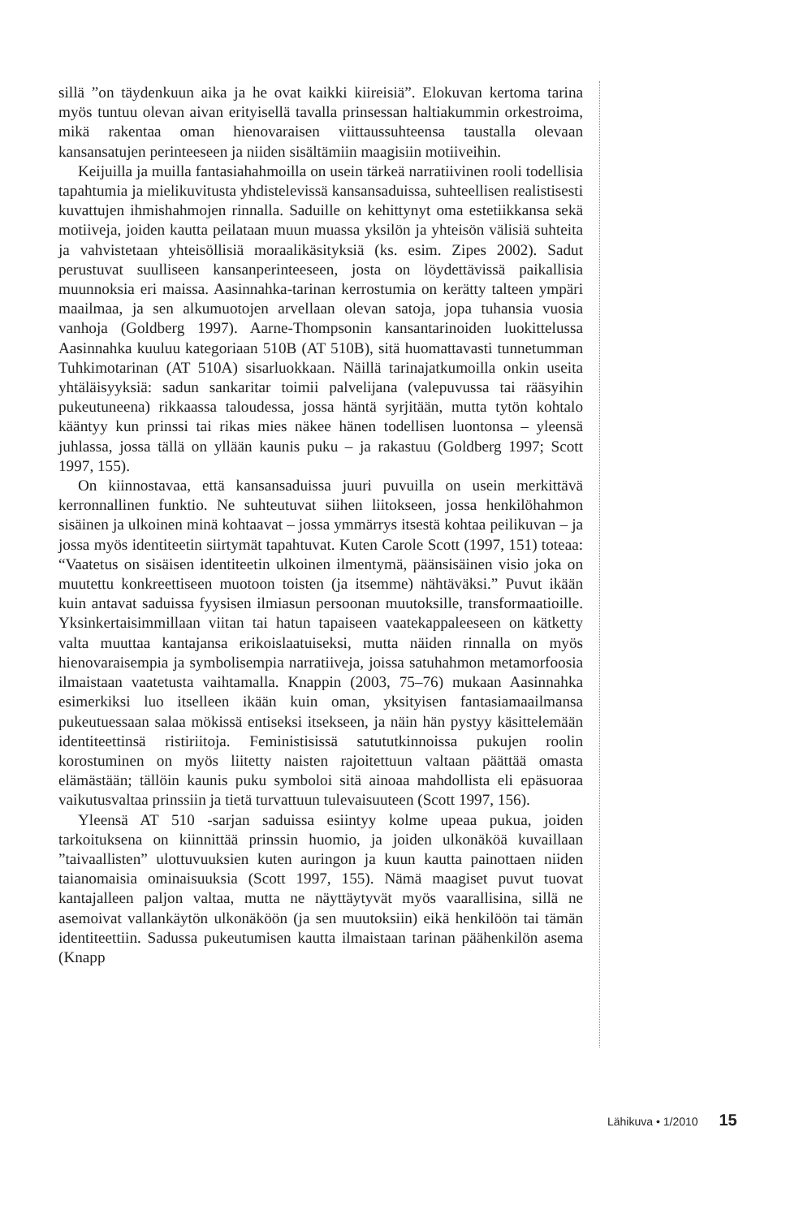sillä ”on täydenkuun aika ja he ovat kaikki kiireisiä”. Elokuvan kertoma tarina myös tuntuu olevan aivan erityisellä tavalla prinsessan haltiakummin orkestroima, mikä rakentaa oman hienovaraisen viittaussuhteensa taustalla olevaan kansansatujen perinteeseen ja niiden sisältämiin maagisiin motiiveihin.
Keijuilla ja muilla fantasiahahmoilla on usein tärkeä narratiivinen rooli todellisia tapahtumia ja mielikuvitusta yhdistelevissä kansansaduissa, suhteellisen realistisesti kuvattujen ihmishahmojen rinnalla. Saduille on kehittynyt oma estetiikkansa sekä motiiveja, joiden kautta peilataan muun muassa yksilön ja yhteisön välisiä suhteita ja vahvistetaan yhteisöllisiä moraalikäsityksiä (ks. esim. Zipes 2002). Sadut perustuvat suulliseen kansanperinteeseen, josta on löydettävissä paikallisia muunnoksia eri maissa. Aasinnahka-tarinan kerrostumia on kerätty talteen ympäri maailmaa, ja sen alkumuotojen arvellaan olevan satoja, jopa tuhansia vuosia vanhoja (Goldberg 1997). Aarne-Thompsonin kansantarinoiden luokittelussa Aasinnahka kuuluu kategoriaan 510B (AT 510B), sitä huomattavasti tunnetumman Tuhkimotarinan (AT 510A) sisarluokkaan. Näillä tarinajatkumoilla onkin useita yhtäläisyyksiä: sadun sankaritar toimii palvelijana (valepuvussa tai rääsyihin pukeutuneena) rikkaassa taloudessa, jossa häntä syrjitään, mutta tytön kohtalo kääntyy kun prinssi tai rikas mies näkee hänen todellisen luontonsa – yleensä juhlassa, jossa tällä on yllään kaunis puku – ja rakastuu (Goldberg 1997; Scott 1997, 155).
On kiinnostavaa, että kansansaduissa juuri puvuilla on usein merkittävä kerronnallinen funktio. Ne suhteutuvat siihen liitokseen, jossa henkilöhahmon sisäinen ja ulkoinen minä kohtaavat – jossa ymmärrys itsestä kohtaa peilikuvan – ja jossa myös identiteetin siirtymät tapahtuvat. Kuten Carole Scott (1997, 151) toteaa: “Vaatetus on sisäisen identiteetin ulkoinen ilmentymä, päänsisäinen visio joka on muutettu konkreettiseen muotoon toisten (ja itsemme) nähtäväksi.” Puvut ikään kuin antavat saduissa fyysisen ilmiasun persoonan muutoksille, transformaatioille. Yksinkertaisimmillaan viitan tai hatun tapaiseen vaatekappaleeseen on kätketty valta muuttaa kantajansa erikoislaatuiseksi, mutta näiden rinnalla on myös hienovaraisempia ja symbolisempia narratiiveja, joissa satuhahmon metamorfoosia ilmaistaan vaatetusta vaihtamalla. Knappin (2003, 75–76) mukaan Aasinnahka esimerkiksi luo itselleen ikään kuin oman, yksityisen fantasiamaailmansa pukeutuessaan salaa mökissä entiseksi itsekseen, ja näin hän pystyy käsittelemään identiteettinsä ristiriitoja. Feministisissä satututkinnoissa pukujen roolin korostuminen on myös liitetty naisten rajoitettuun valtaan päättää omasta elämästään; tällöin kaunis puku symboloi sitä ainoaa mahdollista eli epäsuoraa vaikutusvaltaa prinssiin ja tietä turvattuun tulevaisuuteen (Scott 1997, 156).
Yleensä AT 510 -sarjan saduissa esiintyy kolme upeaa pukua, joiden tarkoituksena on kiinnittää prinssin huomio, ja joiden ulkonäköä kuvaillaan ”taivaallisten” ulottuvuuksien kuten auringon ja kuun kautta painottaen niiden taianomaisia ominaisuuksia (Scott 1997, 155). Nämä maagiset puvut tuovat kantajalleen paljon valtaa, mutta ne näyttäytyvät myös vaarallisina, sillä ne asemoivat vallankäytön ulkonäköön (ja sen muutoksiin) eikä henkilöön tai tämän identiteettiin. Sadussa pukeutumisen kautta ilmaistaan tarinan päähenkilön asema (Knapp
Lähikuva • 1/2010 15